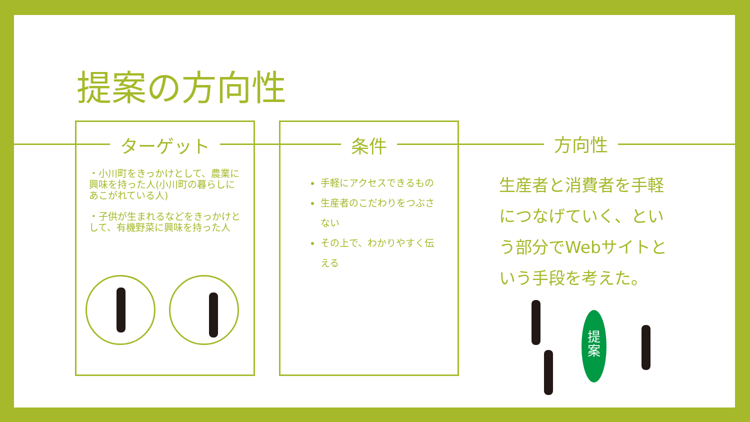提案の方向性
ターゲット
・小川町をきっかけとして、農業に興味を持った人(小川町の暮らしにあこがれている人)
・子供が生まれるなどをきっかけとして、有機野菜に興味を持った人
条件
手軽にアクセスできるもの
生産者のこだわりをつぶさない
その上で、わかりやすく伝える
方向性
生産者と消費者を手軽につなげていく、という部分でWebサイトという手段を考えた。
提
案